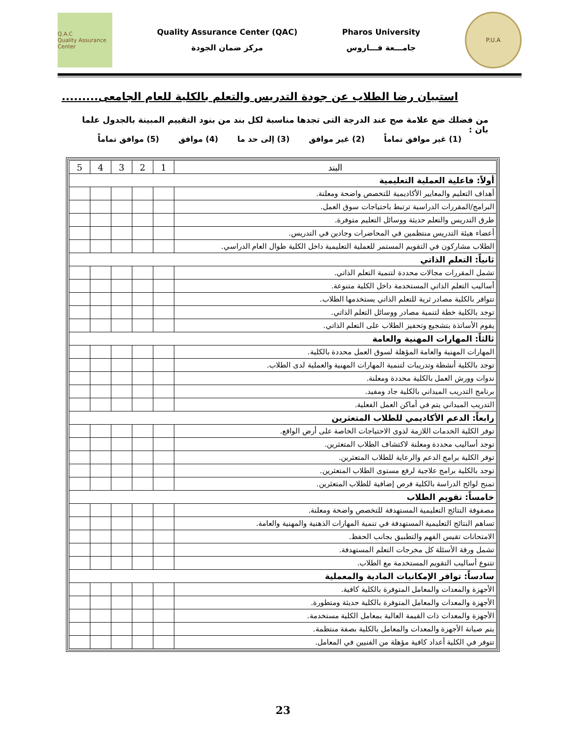Q.A.C
Quality Assurance Center
Quality Assurance Center (QAC)
مركز ضمان الجودة
Pharos University
جامـــعة فـــاروس
P.U.A
استبيان رضا الطلاب عن جودة التدريس والتعلم بالكلية للعام الجامعى.........
من فضلك ضع علامة صح عند الدرجة التى تجدها مناسبة لكل بند من بنود التقييم المبينة بالجدول علما بان :
(1) غير موافق تماماً (2) غير موافق (3) إلى حد ما (4) موافق (5) موافق تماماً
| البند | 1 | 2 | 3 | 4 | 5 |
| --- | --- | --- | --- | --- | --- |
| أولاً: فاعلية العملية التعليمية | | | | | |
| أهداف التعليم والمعايير الأكاديمية للتخصص واضحة ومعلنة. | | | | | |
| البرامج/المقررات الدراسية ترتبط باحتياجات سوق العمل. | | | | | |
| طرق التدريس والتعلم حديثة ووسائل التعليم متوفرة. | | | | | |
| أعضاء هيئة التدريس منتظمين في المحاضرات وجادين في التدريس. | | | | | |
| الطلاب مشاركون في التقويم المستمر للعملية التعليمية داخل الكلية طوال العام الدراسي. | | | | | |
| ثانياً: التعلم الذاتي | | | | | |
| تشمل المقررات مجالات محددة لتنمية التعلم الذاتي. | | | | | |
| أساليب التعلم الذاتي المستخدمة داخل الكلية متنوعة. | | | | | |
| تتوافر بالكلية مصادر ثرية للتعلم الذاتي يستخدمها الطلاب. | | | | | |
| توجد بالكلية خطة لتنمية مصادر ووسائل التعلم الذاتي. | | | | | |
| يقوم الأساتذة بتشجيع وتحفيز الطلاب على التعلم الذاتي. | | | | | |
| ثالثاً: المهارات المهنية والعامة | | | | | |
| المهارات المهنية والعامة المؤهلة لسوق العمل محددة بالكلية. | | | | | |
| توجد بالكلية أنشطة وتدريبات لتنمية المهارات المهنية والعملية لدى الطلاب. | | | | | |
| ندوات وورش العمل بالكلية محددة ومعلنة. | | | | | |
| برنامج التدريب الميداني بالكلية جاد ومفيد. | | | | | |
| التدريب الميداني يتم في أماكن العمل الفعلية. | | | | | |
| رابعاً: الدعم الأكاديمي للطلاب المتعثرين | | | | | |
| توفر الكلية الخدمات اللازمة لذوى الاحتياجات الخاصة على أرض الواقع. | | | | | |
| توجد أساليب محددة ومعلنة لاكتشاف الطلاب المتعثرين. | | | | | |
| توفر الكلية برامج الدعم والرعاية للطلاب المتعثرين. | | | | | |
| توجد بالكلية برامج علاجية لرفع مستوى الطلاب المتعثرين. | | | | | |
| تمنح لوائح الدراسة بالكلية فرص إضافية للطلاب المتعثرين. | | | | | |
| خامساً: تقويم الطلاب | | | | | |
| مصفوفة النتائج التعليمية المستهدفة للتخصص واضحة ومعلنة. | | | | | |
| تساهم النتائج التعليمية المستهدفة في تنمية المهارات الذهنية والمهنية والعامة. | | | | | |
| الامتحانات تقيس الفهم والتطبيق بجانب الحفظ. | | | | | |
| تشمل ورقة الأسئلة كل مخرجات التعلم المستهدفة. | | | | | |
| تتنوع أساليب التقويم المستخدمة مع الطلاب. | | | | | |
| سادساً: توافر الإمكانيات المادية والمعملية | | | | | |
| الأجهزة والمعدات والمعامل المتوفرة بالكلية كافية. | | | | | |
| الأجهزة والمعدات والمعامل المتوفرة بالكلية حديثة ومتطورة. | | | | | |
| الأجهزة والمعدات ذات القيمة العالية بمعامل الكلية مستخدمة. | | | | | |
| يتم صيانة الأجهزة والمعدات والمعامل بالكلية بصفة منتظمة. | | | | | |
| تتوفر في الكلية أعداد كافية مؤهلة من الفنيين في المعامل. | | | | | |
23